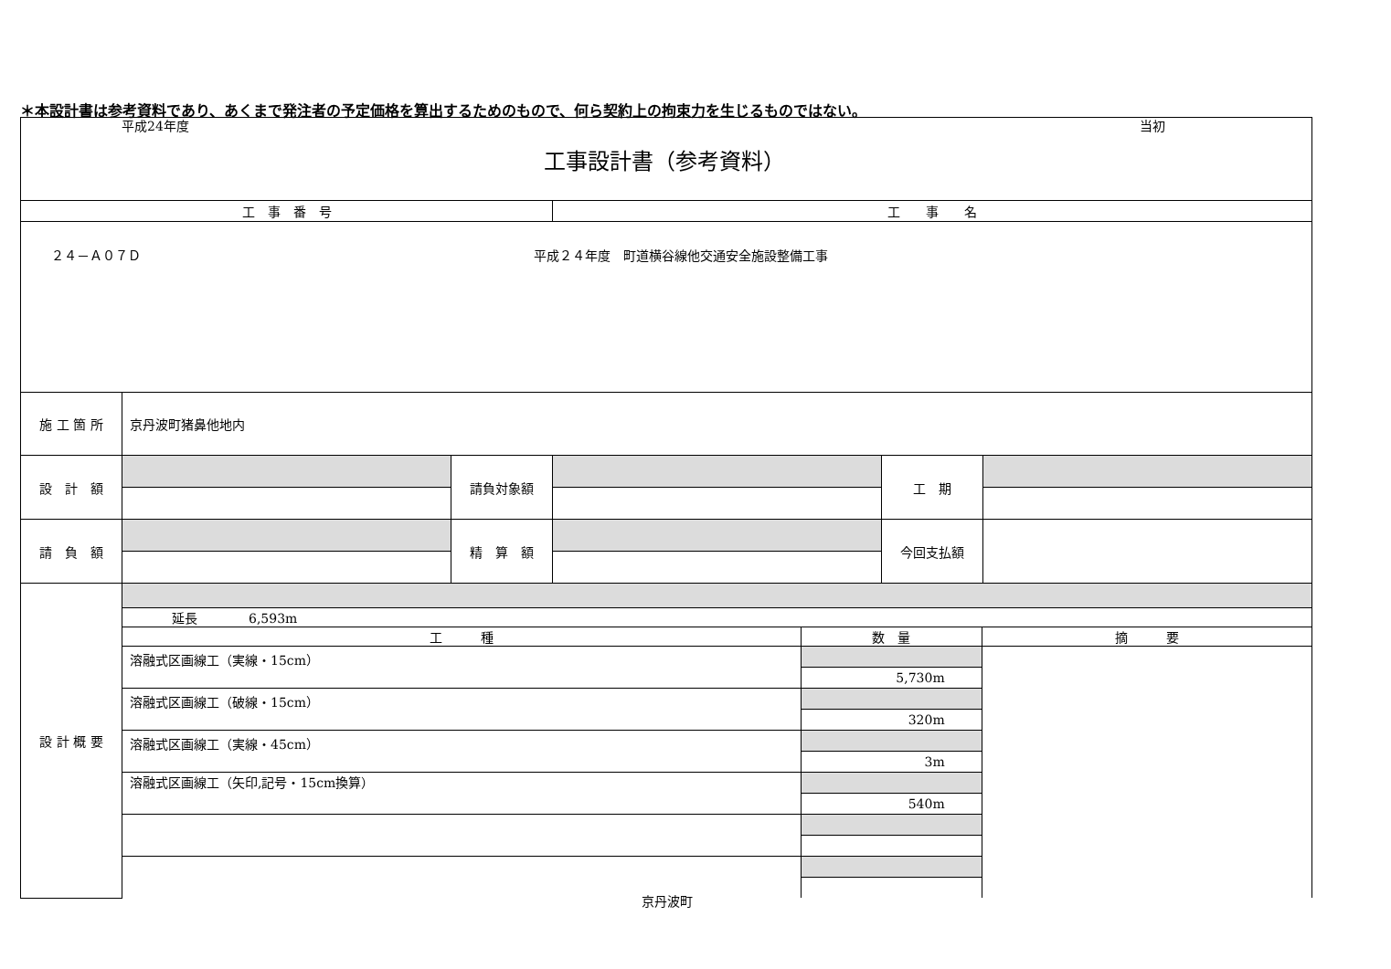＊本設計書は参考資料であり、あくまで発注者の予定価格を算出するためのもので、何ら契約上の拘束力を生じるものではない。
| 平成24年度 工事設計書（参考資料） 当初 | | | | | |
| 工 事 番 号 | | | 工 事 名 | | |
| ２４－Ａ０７Ｄ 平成２４年度 町道横谷線他交通安全施設整備工事 | | | | | |
| 施 工 箇 所 | 京丹波町猪鼻他地内 | | | | |
| 設 計 額 | | 請負対象額 | | 工 期 | |
| 請 負 額 | | 精 算 額 | | 今回支払額 | |
| 設 計 概 要 | / 延長 6,593m / / / / 工 種 / 数 量 / 摘 要 / / 溶融式区画線工（実線・15cm） / / / / / 5,730m / / / 溶融式区画線工（破線・15cm） / / / / / 320m / / / 溶融式区画線工（実線・45cm） / / / / / 3m / / / 溶融式区画線工（矢印,記号・15cm換算） / / / / / 540m / / | | | | |
京丹波町